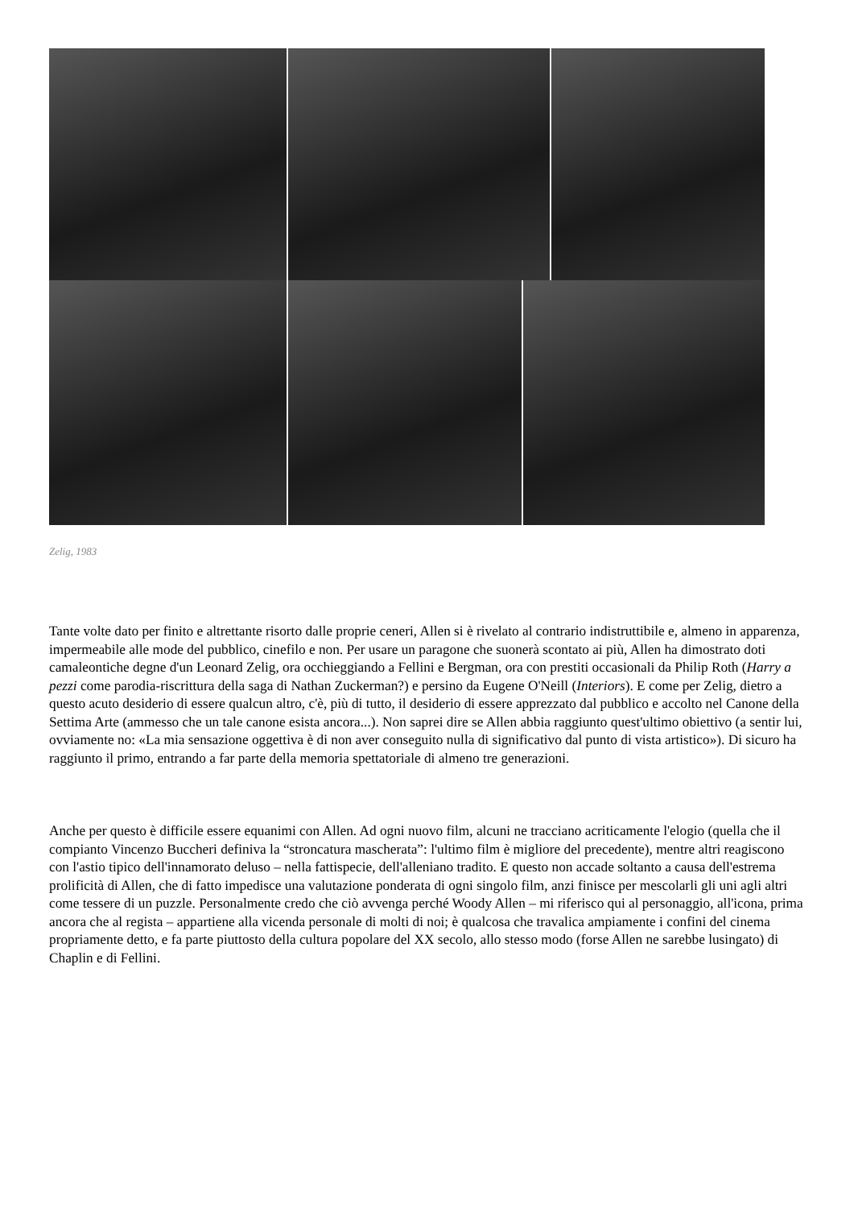Zelig, 1983
Tante volte dato per finito e altrettante risorto dalle proprie ceneri, Allen si è rivelato al contrario indistruttibile e, almeno in apparenza, impermeabile alle mode del pubblico, cinefilo e non. Per usare un paragone che suonerà scontato ai più, Allen ha dimostrato doti camaleontiche degne d'un Leonard Zelig, ora occhieggiando a Fellini e Bergman, ora con prestiti occasionali da Philip Roth (Harry a pezzi come parodia-riscrittura della saga di Nathan Zuckerman?) e persino da Eugene O'Neill (Interiors). E come per Zelig, dietro a questo acuto desiderio di essere qualcun altro, c'è, più di tutto, il desiderio di essere apprezzato dal pubblico e accolto nel Canone della Settima Arte (ammesso che un tale canone esista ancora...). Non saprei dire se Allen abbia raggiunto quest'ultimo obiettivo (a sentir lui, ovviamente no: «La mia sensazione oggettiva è di non aver conseguito nulla di significativo dal punto di vista artistico»). Di sicuro ha raggiunto il primo, entrando a far parte della memoria spettatoriale di almeno tre generazioni.
Anche per questo è difficile essere equanimi con Allen. Ad ogni nuovo film, alcuni ne tracciano acriticamente l'elogio (quella che il compianto Vincenzo Buccheri definiva la “stroncatura mascherata”: l'ultimo film è migliore del precedente), mentre altri reagiscono con l'astio tipico dell'innamorato deluso – nella fattispecie, dell'alleniano tradito. E questo non accade soltanto a causa dell'estrema prolificità di Allen, che di fatto impedisce una valutazione ponderata di ogni singolo film, anzi finisce per mescolarli gli uni agli altri come tessere di un puzzle. Personalmente credo che ciò avvenga perché Woody Allen – mi riferisco qui al personaggio, all'icona, prima ancora che al regista – appartiene alla vicenda personale di molti di noi; è qualcosa che travalica ampiamente i confini del cinema propriamente detto, e fa parte piuttosto della cultura popolare del XX secolo, allo stesso modo (forse Allen ne sarebbe lusingato) di Chaplin e di Fellini.